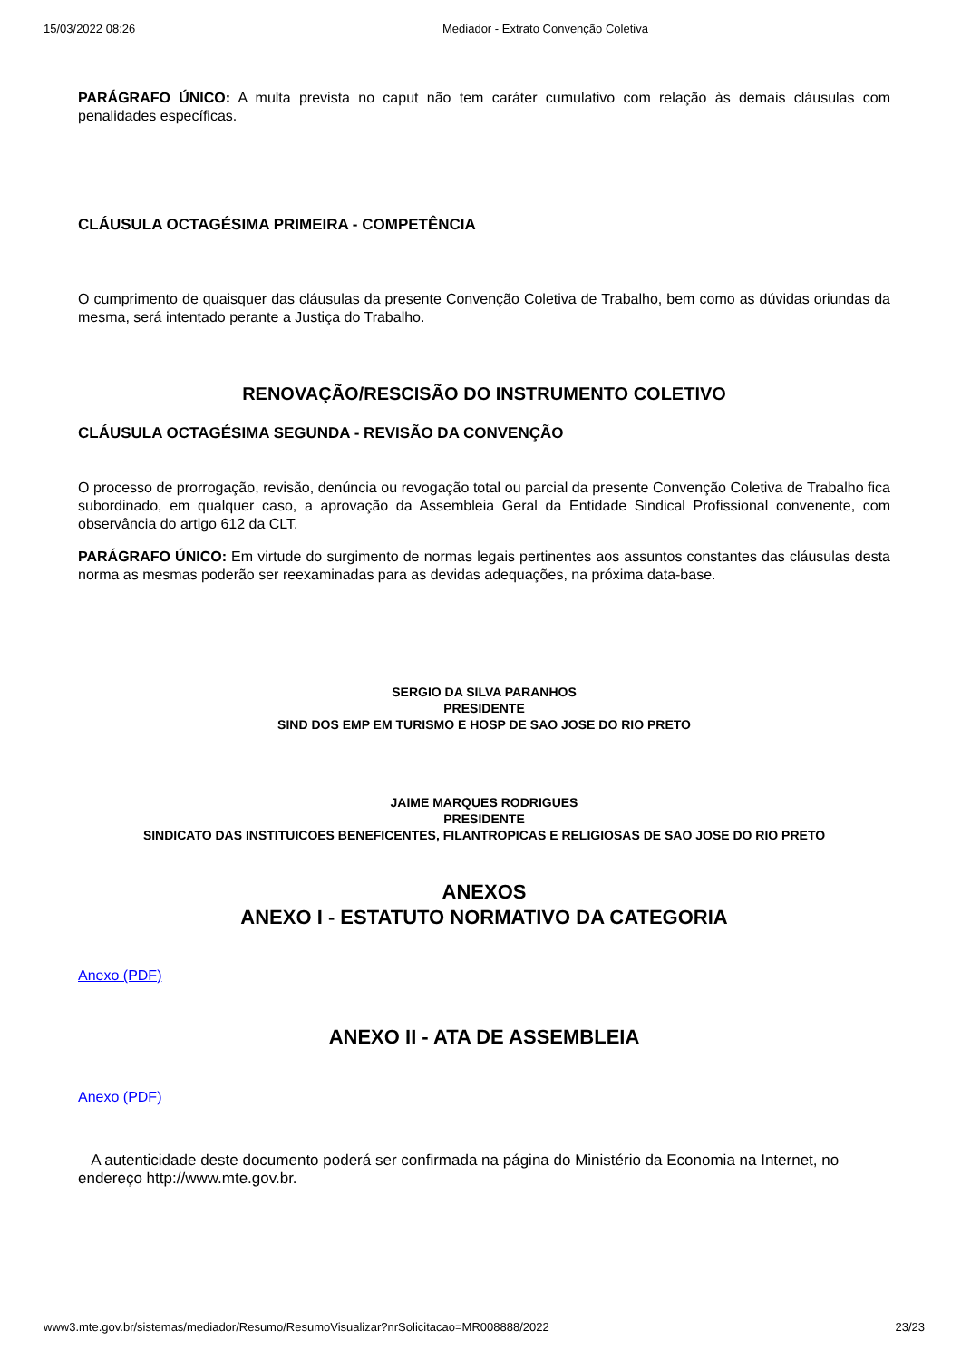15/03/2022 08:26 Mediador - Extrato Convenção Coletiva
PARÁGRAFO ÚNICO: A multa prevista no caput não tem caráter cumulativo com relação às demais cláusulas com penalidades específicas.
CLÁUSULA OCTAGÉSIMA PRIMEIRA - COMPETÊNCIA
O cumprimento de quaisquer das cláusulas da presente Convenção Coletiva de Trabalho, bem como as dúvidas oriundas da mesma, será intentado perante a Justiça do Trabalho.
RENOVAÇÃO/RESCISÃO DO INSTRUMENTO COLETIVO
CLÁUSULA OCTAGÉSIMA SEGUNDA - REVISÃO DA CONVENÇÃO
O processo de prorrogação, revisão, denúncia ou revogação total ou parcial da presente Convenção Coletiva de Trabalho fica subordinado, em qualquer caso, a aprovação da Assembleia Geral da Entidade Sindical Profissional convenente, com observância do artigo 612 da CLT.
PARÁGRAFO ÚNICO: Em virtude do surgimento de normas legais pertinentes aos assuntos constantes das cláusulas desta norma as mesmas poderão ser reexaminadas para as devidas adequações, na próxima data-base.
SERGIO DA SILVA PARANHOS
PRESIDENTE
SIND DOS EMP EM TURISMO E HOSP DE SAO JOSE DO RIO PRETO
JAIME MARQUES RODRIGUES
PRESIDENTE
SINDICATO DAS INSTITUICOES BENEFICENTES, FILANTROPICAS E RELIGIOSAS DE SAO JOSE DO RIO PRETO
ANEXOS
ANEXO I - ESTATUTO NORMATIVO DA CATEGORIA
Anexo (PDF)
ANEXO II - ATA DE ASSEMBLEIA
Anexo (PDF)
A autenticidade deste documento poderá ser confirmada na página do Ministério da Economia na Internet, no endereço http://www.mte.gov.br.
www3.mte.gov.br/sistemas/mediador/Resumo/ResumoVisualizar?nrSolicitacao=MR008888/2022 23/23